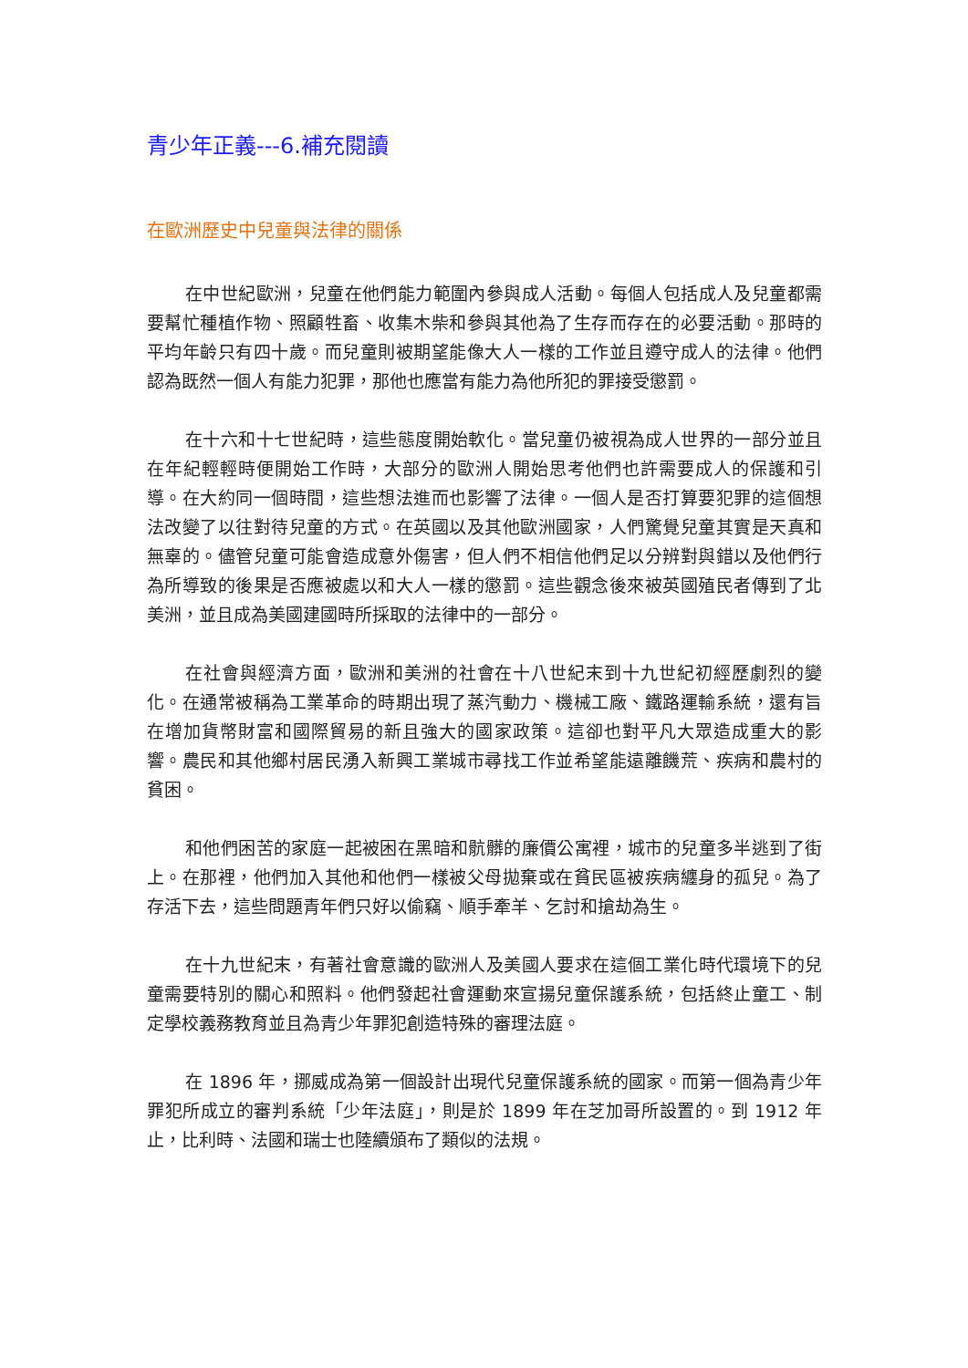青少年正義---6.補充閱讀
在歐洲歷史中兒童與法律的關係
在中世紀歐洲，兒童在他們能力範圍內參與成人活動。每個人包括成人及兒童都需要幫忙種植作物、照顧牲畜、收集木柴和參與其他為了生存而存在的必要活動。那時的平均年齡只有四十歲。而兒童則被期望能像大人一樣的工作並且遵守成人的法律。他們認為既然一個人有能力犯罪，那他也應當有能力為他所犯的罪接受懲罰。
在十六和十七世紀時，這些態度開始軟化。當兒童仍被視為成人世界的一部分並且在年紀輕輕時便開始工作時，大部分的歐洲人開始思考他們也許需要成人的保護和引導。在大約同一個時間，這些想法進而也影響了法律。一個人是否打算要犯罪的這個想法改變了以往對待兒童的方式。在英國以及其他歐洲國家，人們驚覺兒童其實是天真和無辜的。儘管兒童可能會造成意外傷害，但人們不相信他們足以分辨對與錯以及他們行為所導致的後果是否應被處以和大人一樣的懲罰。這些觀念後來被英國殖民者傳到了北美洲，並且成為美國建國時所採取的法律中的一部分。
在社會與經濟方面，歐洲和美洲的社會在十八世紀末到十九世紀初經歷劇烈的變化。在通常被稱為工業革命的時期出現了蒸汽動力、機械工廠、鐵路運輸系統，還有旨在增加貨幣財富和國際貿易的新且強大的國家政策。這卻也對平凡大眾造成重大的影響。農民和其他鄉村居民湧入新興工業城市尋找工作並希望能遠離饑荒、疾病和農村的貧困。
和他們困苦的家庭一起被困在黑暗和骯髒的廉價公寓裡，城市的兒童多半逃到了街上。在那裡，他們加入其他和他們一樣被父母拋棄或在貧民區被疾病纏身的孤兒。為了存活下去，這些問題青年們只好以偷竊、順手牽羊、乞討和搶劫為生。
在十九世紀末，有著社會意識的歐洲人及美國人要求在這個工業化時代環境下的兒童需要特別的關心和照料。他們發起社會運動來宣揚兒童保護系統，包括終止童工、制定學校義務教育並且為青少年罪犯創造特殊的審理法庭。
在 1896 年，挪威成為第一個設計出現代兒童保護系統的國家。而第一個為青少年罪犯所成立的審判系統「少年法庭」，則是於 1899 年在芝加哥所設置的。到 1912 年止，比利時、法國和瑞士也陸續頒布了類似的法規。